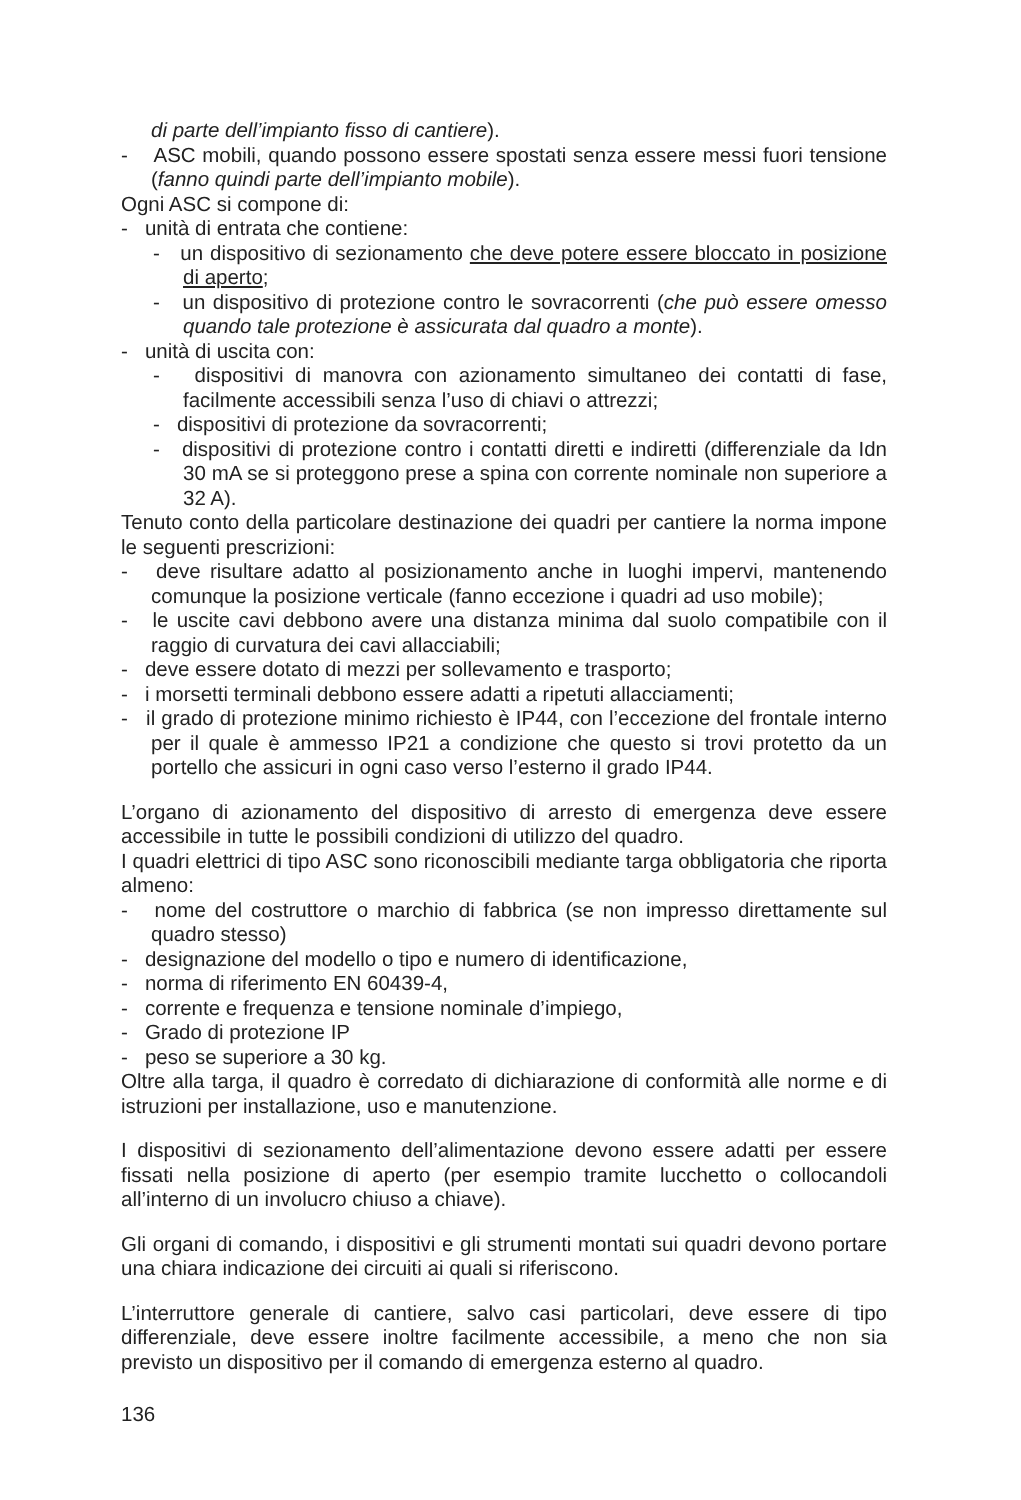di parte dell’impianto fisso di cantiere).
- ASC mobili, quando possono essere spostati senza essere messi fuori tensione (fanno quindi parte dell’impianto mobile).
Ogni ASC si compone di:
- unità di entrata che contiene:
- un dispositivo di sezionamento che deve potere essere bloccato in posizione di aperto;
- un dispositivo di protezione contro le sovracorrenti (che può essere omesso quando tale protezione è assicurata dal quadro a monte).
- unità di uscita con:
- dispositivi di manovra con azionamento simultaneo dei contatti di fase, facilmente accessibili senza l’uso di chiavi o attrezzi;
- dispositivi di protezione da sovracorrenti;
- dispositivi di protezione contro i contatti diretti e indiretti (differenziale da Idn 30 mA se si proteggono prese a spina con corrente nominale non superiore a 32 A).
Tenuto conto della particolare destinazione dei quadri per cantiere la norma impone le seguenti prescrizioni:
- deve risultare adatto al posizionamento anche in luoghi impervi, mantenendo comunque la posizione verticale (fanno eccezione i quadri ad uso mobile);
- le uscite cavi debbono avere una distanza minima dal suolo compatibile con il raggio di curvatura dei cavi allacciabili;
- deve essere dotato di mezzi per sollevamento e trasporto;
- i morsetti terminali debbono essere adatti a ripetuti allacciamenti;
- il grado di protezione minimo richiesto è IP44, con l’eccezione del frontale interno per il quale è ammesso IP21 a condizione che questo si trovi protetto da un portello che assicuri in ogni caso verso l’esterno il grado IP44.
L’organo di azionamento del dispositivo di arresto di emergenza deve essere accessibile in tutte le possibili condizioni di utilizzo del quadro.
I quadri elettrici di tipo ASC sono riconoscibili mediante targa obbligatoria che riporta almeno:
- nome del costruttore o marchio di fabbrica (se non impresso direttamente sul quadro stesso)
- designazione del modello o tipo e numero di identificazione,
- norma di riferimento EN 60439-4,
- corrente e frequenza e tensione nominale d’impiego,
- Grado di protezione IP
- peso se superiore a 30 kg.
Oltre alla targa, il quadro è corredato di dichiarazione di conformità alle norme e di istruzioni per installazione, uso e manutenzione.
I dispositivi di sezionamento dell’alimentazione devono essere adatti per essere fissati nella posizione di aperto (per esempio tramite lucchetto o collocandoli all’interno di un involucro chiuso a chiave).
Gli organi di comando, i dispositivi e gli strumenti montati sui quadri devono portare una chiara indicazione dei circuiti ai quali si riferiscono.
L’interruttore generale di cantiere, salvo casi particolari, deve essere di tipo differenziale, deve essere inoltre facilmente accessibile, a meno che non sia previsto un dispositivo per il comando di emergenza esterno al quadro.
136